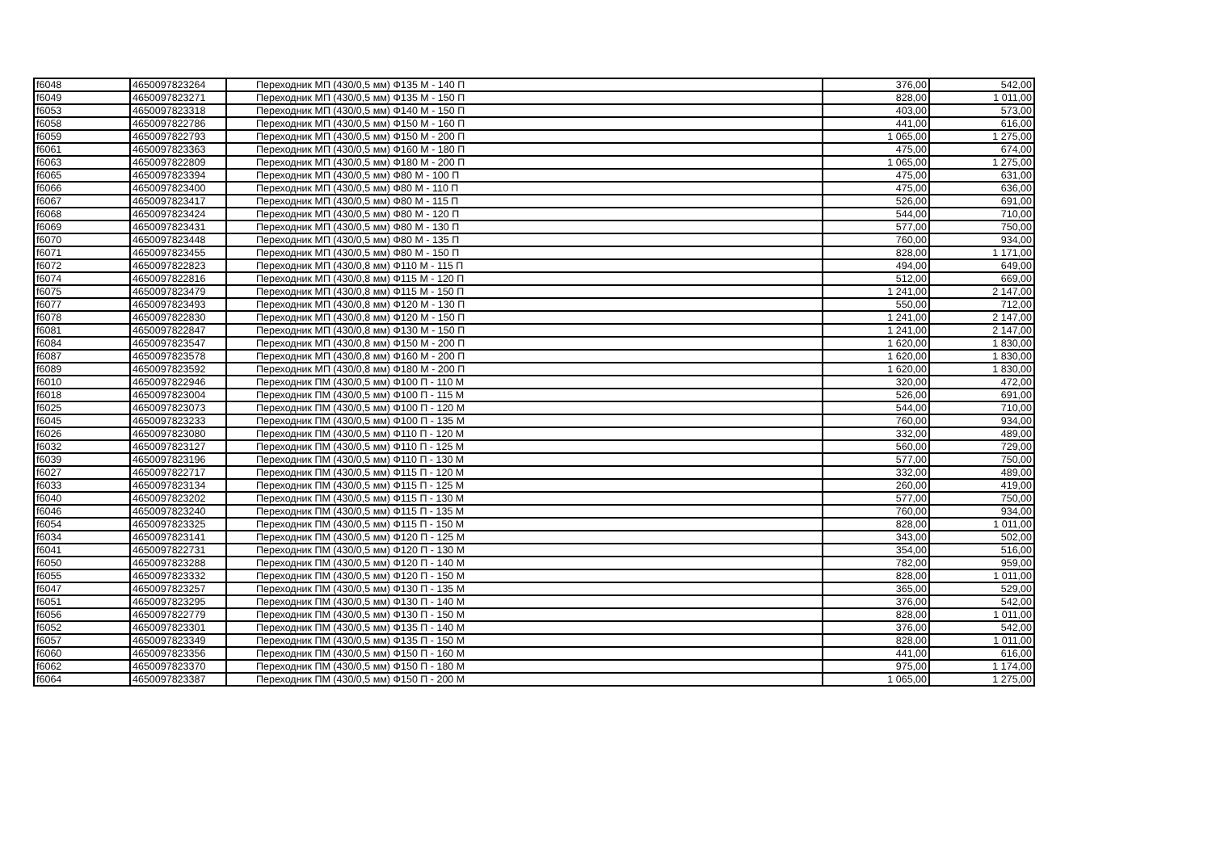| f6048 | 4650097823264 | Переходник МП (430/0,5 мм) Ф135 М - 140 П | 376,00 | 542,00 |
| f6049 | 4650097823271 | Переходник МП (430/0,5 мм) Ф135 М - 150 П | 828,00 | 1 011,00 |
| f6053 | 4650097823318 | Переходник МП (430/0,5 мм) Ф140 М - 150 П | 403,00 | 573,00 |
| f6058 | 4650097822786 | Переходник МП (430/0,5 мм) Ф150 М - 160 П | 441,00 | 616,00 |
| f6059 | 4650097822793 | Переходник МП (430/0,5 мм) Ф150 М - 200 П | 1 065,00 | 1 275,00 |
| f6061 | 4650097823363 | Переходник МП (430/0,5 мм) Ф160 М - 180 П | 475,00 | 674,00 |
| f6063 | 4650097822809 | Переходник МП (430/0,5 мм) Ф180 М - 200 П | 1 065,00 | 1 275,00 |
| f6065 | 4650097823394 | Переходник МП (430/0,5 мм) Ф80 М - 100 П | 475,00 | 631,00 |
| f6066 | 4650097823400 | Переходник МП (430/0,5 мм) Ф80 М - 110 П | 475,00 | 636,00 |
| f6067 | 4650097823417 | Переходник МП (430/0,5 мм) Ф80 М - 115 П | 526,00 | 691,00 |
| f6068 | 4650097823424 | Переходник МП (430/0,5 мм) Ф80 М - 120 П | 544,00 | 710,00 |
| f6069 | 4650097823431 | Переходник МП (430/0,5 мм) Ф80 М - 130 П | 577,00 | 750,00 |
| f6070 | 4650097823448 | Переходник МП (430/0,5 мм) Ф80 М - 135 П | 760,00 | 934,00 |
| f6071 | 4650097823455 | Переходник МП (430/0,5 мм) Ф80 М - 150 П | 828,00 | 1 171,00 |
| f6072 | 4650097822823 | Переходник МП (430/0,8 мм) Ф110 М - 115 П | 494,00 | 649,00 |
| f6074 | 4650097822816 | Переходник МП (430/0,8 мм) Ф115 М - 120 П | 512,00 | 669,00 |
| f6075 | 4650097823479 | Переходник МП (430/0,8 мм) Ф115 М - 150 П | 1 241,00 | 2 147,00 |
| f6077 | 4650097823493 | Переходник МП (430/0,8 мм) Ф120 М - 130 П | 550,00 | 712,00 |
| f6078 | 4650097822830 | Переходник МП (430/0,8 мм) Ф120 М - 150 П | 1 241,00 | 2 147,00 |
| f6081 | 4650097822847 | Переходник МП (430/0,8 мм) Ф130 М - 150 П | 1 241,00 | 2 147,00 |
| f6084 | 4650097823547 | Переходник МП (430/0,8 мм) Ф150 М - 200 П | 1 620,00 | 1 830,00 |
| f6087 | 4650097823578 | Переходник МП (430/0,8 мм) Ф160 М - 200 П | 1 620,00 | 1 830,00 |
| f6089 | 4650097823592 | Переходник МП (430/0,8 мм) Ф180 М - 200 П | 1 620,00 | 1 830,00 |
| f6010 | 4650097822946 | Переходник ПМ (430/0,5 мм) Ф100 П - 110 М | 320,00 | 472,00 |
| f6018 | 4650097823004 | Переходник ПМ (430/0,5 мм) Ф100 П - 115 М | 526,00 | 691,00 |
| f6025 | 4650097823073 | Переходник ПМ (430/0,5 мм) Ф100 П - 120 М | 544,00 | 710,00 |
| f6045 | 4650097823233 | Переходник ПМ (430/0,5 мм) Ф100 П - 135 М | 760,00 | 934,00 |
| f6026 | 4650097823080 | Переходник ПМ (430/0,5 мм) Ф110 П - 120 М | 332,00 | 489,00 |
| f6032 | 4650097823127 | Переходник ПМ (430/0,5 мм) Ф110 П - 125 М | 560,00 | 729,00 |
| f6039 | 4650097823196 | Переходник ПМ (430/0,5 мм) Ф110 П - 130 М | 577,00 | 750,00 |
| f6027 | 4650097822717 | Переходник ПМ (430/0,5 мм) Ф115 П - 120 М | 332,00 | 489,00 |
| f6033 | 4650097823134 | Переходник ПМ (430/0,5 мм) Ф115 П - 125 М | 260,00 | 419,00 |
| f6040 | 4650097823202 | Переходник ПМ (430/0,5 мм) Ф115 П - 130 М | 577,00 | 750,00 |
| f6046 | 4650097823240 | Переходник ПМ (430/0,5 мм) Ф115 П - 135 М | 760,00 | 934,00 |
| f6054 | 4650097823325 | Переходник ПМ (430/0,5 мм) Ф115 П - 150 М | 828,00 | 1 011,00 |
| f6034 | 4650097823141 | Переходник ПМ (430/0,5 мм) Ф120 П - 125 М | 343,00 | 502,00 |
| f6041 | 4650097822731 | Переходник ПМ (430/0,5 мм) Ф120 П - 130 М | 354,00 | 516,00 |
| f6050 | 4650097823288 | Переходник ПМ (430/0,5 мм) Ф120 П - 140 М | 782,00 | 959,00 |
| f6055 | 4650097823332 | Переходник ПМ (430/0,5 мм) Ф120 П - 150 М | 828,00 | 1 011,00 |
| f6047 | 4650097823257 | Переходник ПМ (430/0,5 мм) Ф130 П - 135 М | 365,00 | 529,00 |
| f6051 | 4650097823295 | Переходник ПМ (430/0,5 мм) Ф130 П - 140 М | 376,00 | 542,00 |
| f6056 | 4650097822779 | Переходник ПМ (430/0,5 мм) Ф130 П - 150 М | 828,00 | 1 011,00 |
| f6052 | 4650097823301 | Переходник ПМ (430/0,5 мм) Ф135 П - 140 М | 376,00 | 542,00 |
| f6057 | 4650097823349 | Переходник ПМ (430/0,5 мм) Ф135 П - 150 М | 828,00 | 1 011,00 |
| f6060 | 4650097823356 | Переходник ПМ (430/0,5 мм) Ф150 П - 160 М | 441,00 | 616,00 |
| f6062 | 4650097823370 | Переходник ПМ (430/0,5 мм) Ф150 П - 180 М | 975,00 | 1 174,00 |
| f6064 | 4650097823387 | Переходник ПМ (430/0,5 мм) Ф150 П - 200 М | 1 065,00 | 1 275,00 |